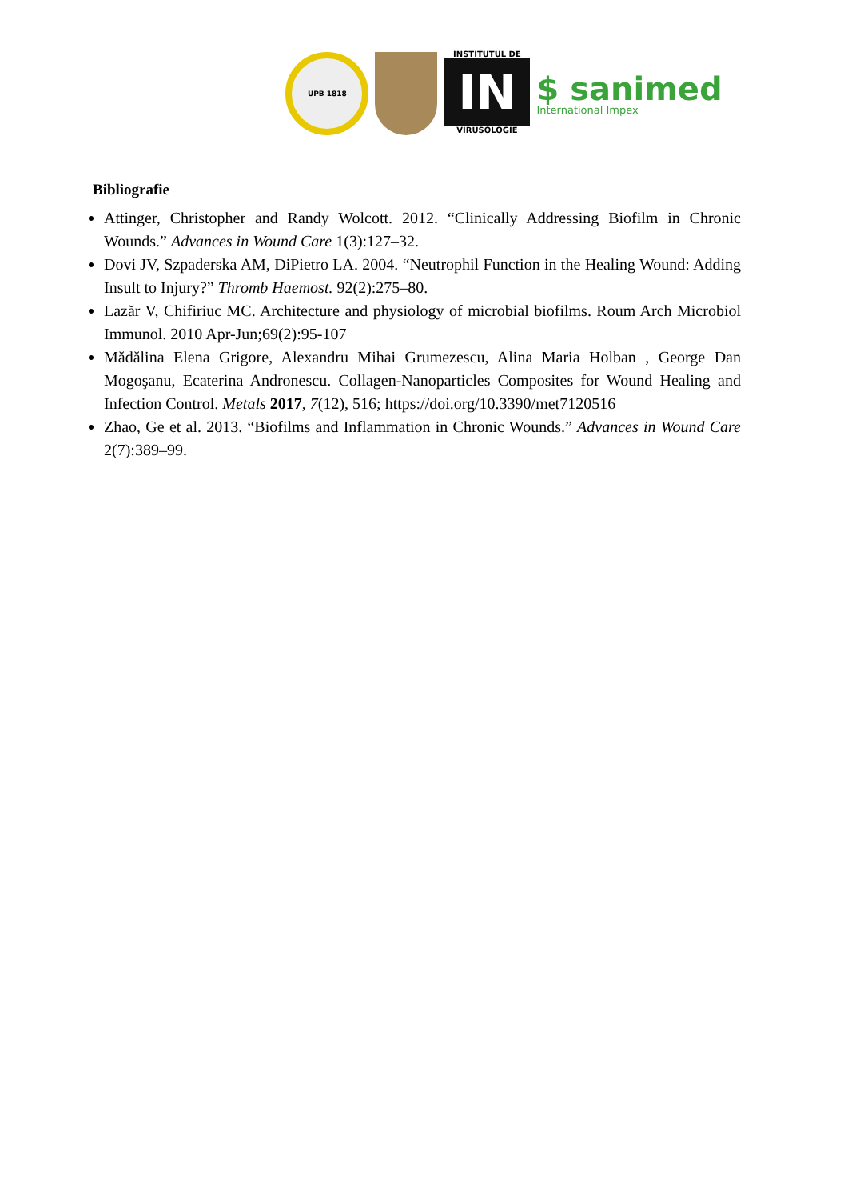UPB 1818
INSTITUTUL DE
IN
VIRUSOLOGIE
$ sanimed
International Impex
Bibliografie
Attinger, Christopher and Randy Wolcott. 2012. “Clinically Addressing Biofilm in Chronic Wounds.” Advances in Wound Care 1(3):127–32.
Dovi JV, Szpaderska AM, DiPietro LA. 2004. “Neutrophil Function in the Healing Wound: Adding Insult to Injury?” Thromb Haemost. 92(2):275–80.
Lazăr V, Chifiriuc MC. Architecture and physiology of microbial biofilms. Roum Arch Microbiol Immunol. 2010 Apr-Jun;69(2):95-107
Mădălina Elena Grigore, Alexandru Mihai Grumezescu, Alina Maria Holban , George Dan Mogoşanu, Ecaterina Andronescu. Collagen-Nanoparticles Composites for Wound Healing and Infection Control. Metals 2017, 7(12), 516; https://doi.org/10.3390/met7120516
Zhao, Ge et al. 2013. “Biofilms and Inflammation in Chronic Wounds.” Advances in Wound Care 2(7):389–99.